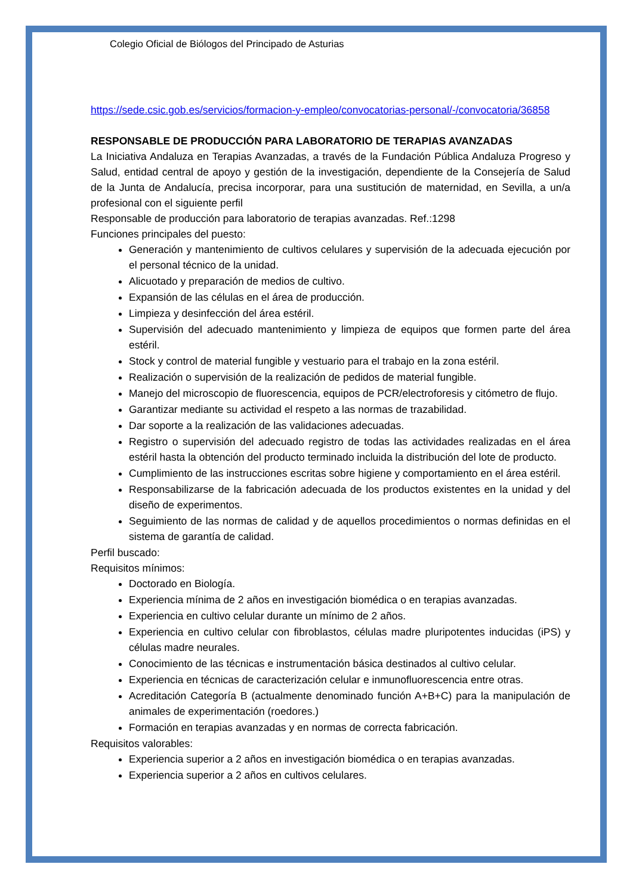Colegio Oficial de Biólogos del Principado de Asturias
https://sede.csic.gob.es/servicios/formacion-y-empleo/convocatorias-personal/-/convocatoria/36858
RESPONSABLE DE PRODUCCIÓN PARA LABORATORIO DE TERAPIAS AVANZADAS
La Iniciativa Andaluza en Terapias Avanzadas, a través de la Fundación Pública Andaluza Progreso y Salud, entidad central de apoyo y gestión de la investigación, dependiente de la Consejería de Salud de la Junta de Andalucía, precisa incorporar, para una sustitución de maternidad, en Sevilla, a un/a profesional con el siguiente perfil
Responsable de producción para laboratorio de terapias avanzadas. Ref.:1298
Funciones principales del puesto:
Generación y mantenimiento de cultivos celulares y supervisión de la adecuada ejecución por el personal técnico de la unidad.
Alicuotado y preparación de medios de cultivo.
Expansión de las células en el área de producción.
Limpieza y desinfección del área estéril.
Supervisión del adecuado mantenimiento y limpieza de equipos que formen parte del área estéril.
Stock y control de material fungible y vestuario para el trabajo en la zona estéril.
Realización o supervisión de la realización de pedidos de material fungible.
Manejo del microscopio de fluorescencia, equipos de PCR/electroforesis y citómetro de flujo.
Garantizar mediante su actividad el respeto a las normas de trazabilidad.
Dar soporte a la realización de las validaciones adecuadas.
Registro o supervisión del adecuado registro de todas las actividades realizadas en el área estéril hasta la obtención del producto terminado incluida la distribución del lote de producto.
Cumplimiento de las instrucciones escritas sobre higiene y comportamiento en el área estéril.
Responsabilizarse de la fabricación adecuada de los productos existentes en la unidad y del diseño de experimentos.
Seguimiento de las normas de calidad y de aquellos procedimientos o normas definidas en el sistema de garantía de calidad.
Perfil buscado:
Requisitos mínimos:
Doctorado en Biología.
Experiencia mínima de 2 años en investigación biomédica o en terapias avanzadas.
Experiencia en cultivo celular durante un mínimo de 2 años.
Experiencia en cultivo celular con fibroblastos, células madre pluripotentes inducidas (iPS) y células madre neurales.
Conocimiento de las técnicas e instrumentación básica destinados al cultivo celular.
Experiencia en técnicas de caracterización celular e inmunofluorescencia entre otras.
Acreditación Categoría B (actualmente denominado función A+B+C) para la manipulación de animales de experimentación (roedores.)
Formación en terapias avanzadas y en normas de correcta fabricación.
Requisitos valorables:
Experiencia superior a 2 años en investigación biomédica o en terapias avanzadas.
Experiencia superior a 2 años en cultivos celulares.